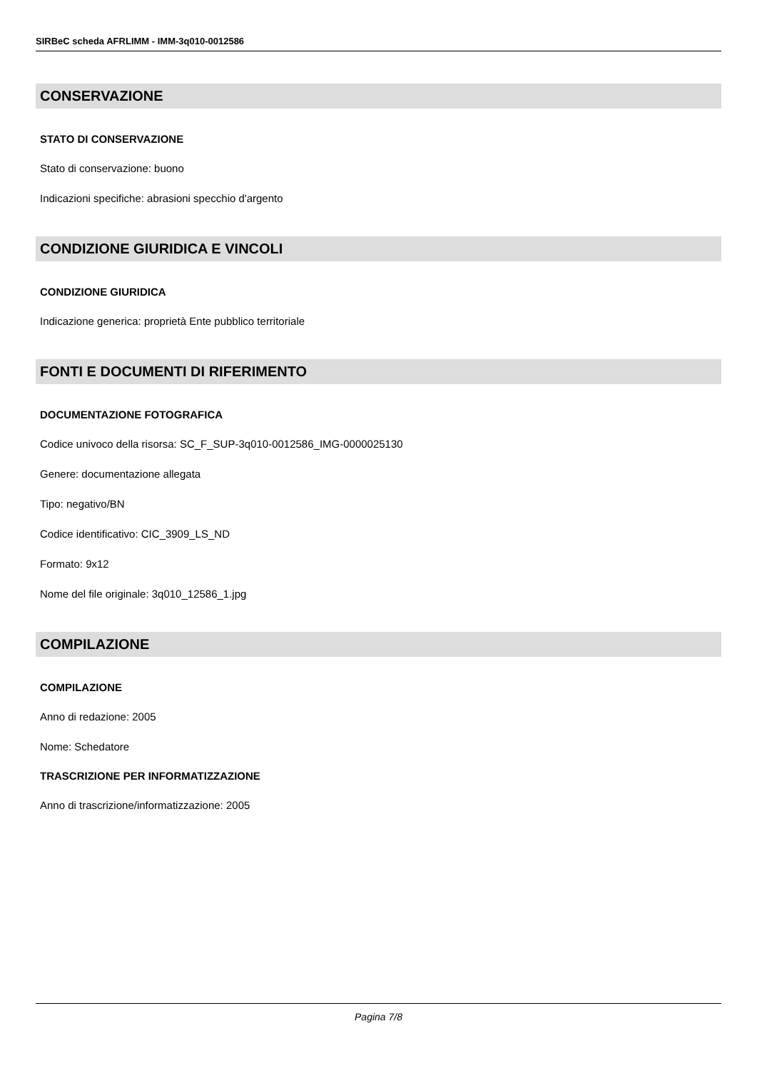SIRBeC scheda AFRLIMM - IMM-3q010-0012586
CONSERVAZIONE
STATO DI CONSERVAZIONE
Stato di conservazione: buono
Indicazioni specifiche: abrasioni specchio d'argento
CONDIZIONE GIURIDICA E VINCOLI
CONDIZIONE GIURIDICA
Indicazione generica: proprietà Ente pubblico territoriale
FONTI E DOCUMENTI DI RIFERIMENTO
DOCUMENTAZIONE FOTOGRAFICA
Codice univoco della risorsa: SC_F_SUP-3q010-0012586_IMG-0000025130
Genere: documentazione allegata
Tipo: negativo/BN
Codice identificativo: CIC_3909_LS_ND
Formato: 9x12
Nome del file originale: 3q010_12586_1.jpg
COMPILAZIONE
COMPILAZIONE
Anno di redazione: 2005
Nome: Schedatore
TRASCRIZIONE PER INFORMATIZZAZIONE
Anno di trascrizione/informatizzazione: 2005
Pagina 7/8